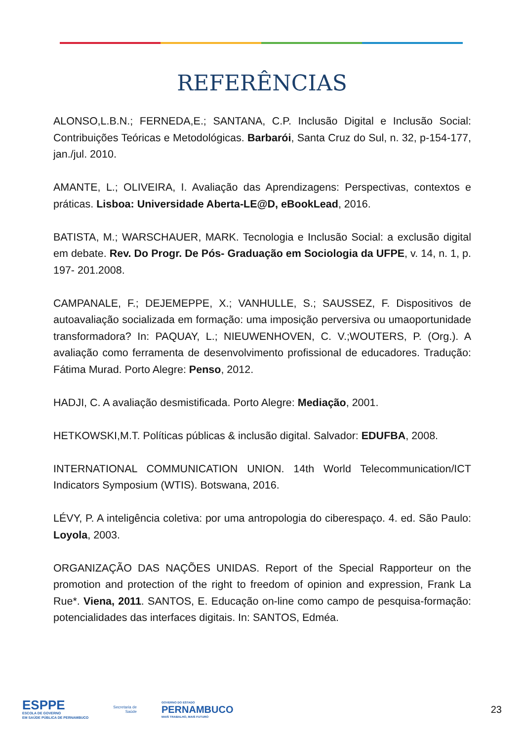REFERÊNCIAS
ALONSO,L.B.N.; FERNEDA,E.; SANTANA, C.P. Inclusão Digital e Inclusão Social: Contribuições Teóricas e Metodológicas. Barbarói, Santa Cruz do Sul, n. 32, p-154-177, jan./jul. 2010.
AMANTE, L.; OLIVEIRA, I. Avaliação das Aprendizagens: Perspectivas, contextos e práticas. Lisboa: Universidade Aberta-LE@D, eBookLead, 2016.
BATISTA, M.; WARSCHAUER, MARK. Tecnologia e Inclusão Social: a exclusão digital em debate. Rev. Do Progr. De Pós- Graduação em Sociologia da UFPE, v. 14, n. 1, p. 197- 201.2008.
CAMPANALE, F.; DEJEMEPPE, X.; VANHULLE, S.; SAUSSEZ, F. Dispositivos de autoavaliação socializada em formação: uma imposição perversiva ou umaoportunidade transformadora? In: PAQUAY, L.; NIEUWENHOVEN, C. V.;WOUTERS, P. (Org.). A avaliação como ferramenta de desenvolvimento profissional de educadores. Tradução: Fátima Murad. Porto Alegre: Penso, 2012.
HADJI, C. A avaliação desmistificada. Porto Alegre: Mediação, 2001.
HETKOWSKI,M.T. Políticas públicas & inclusão digital. Salvador: EDUFBA, 2008.
INTERNATIONAL COMMUNICATION UNION. 14th World Telecommunication/ICT Indicators Symposium (WTIS). Botswana, 2016.
LÉVY, P. A inteligência coletiva: por uma antropologia do ciberespaço. 4. ed. São Paulo: Loyola, 2003.
ORGANIZAÇÃO DAS NAÇÕES UNIDAS. Report of the Special Rapporteur on the promotion and protection of the right to freedom of opinion and expression, Frank La Rue*. Viena, 2011. SANTOS, E. Educação on-line como campo de pesquisa-formação: potencialidades das interfaces digitais. In: SANTOS, Edméa.
ESPPE
ESCOLA DE GOVERNO
EM SAÚDE PÚBLICA DE PERNAMBUCO
Secretaria de
Saúde
GOVERNO DO ESTADO
PERNAMBUCO
MAIS TRABALHO, MAIS FUTURO
23